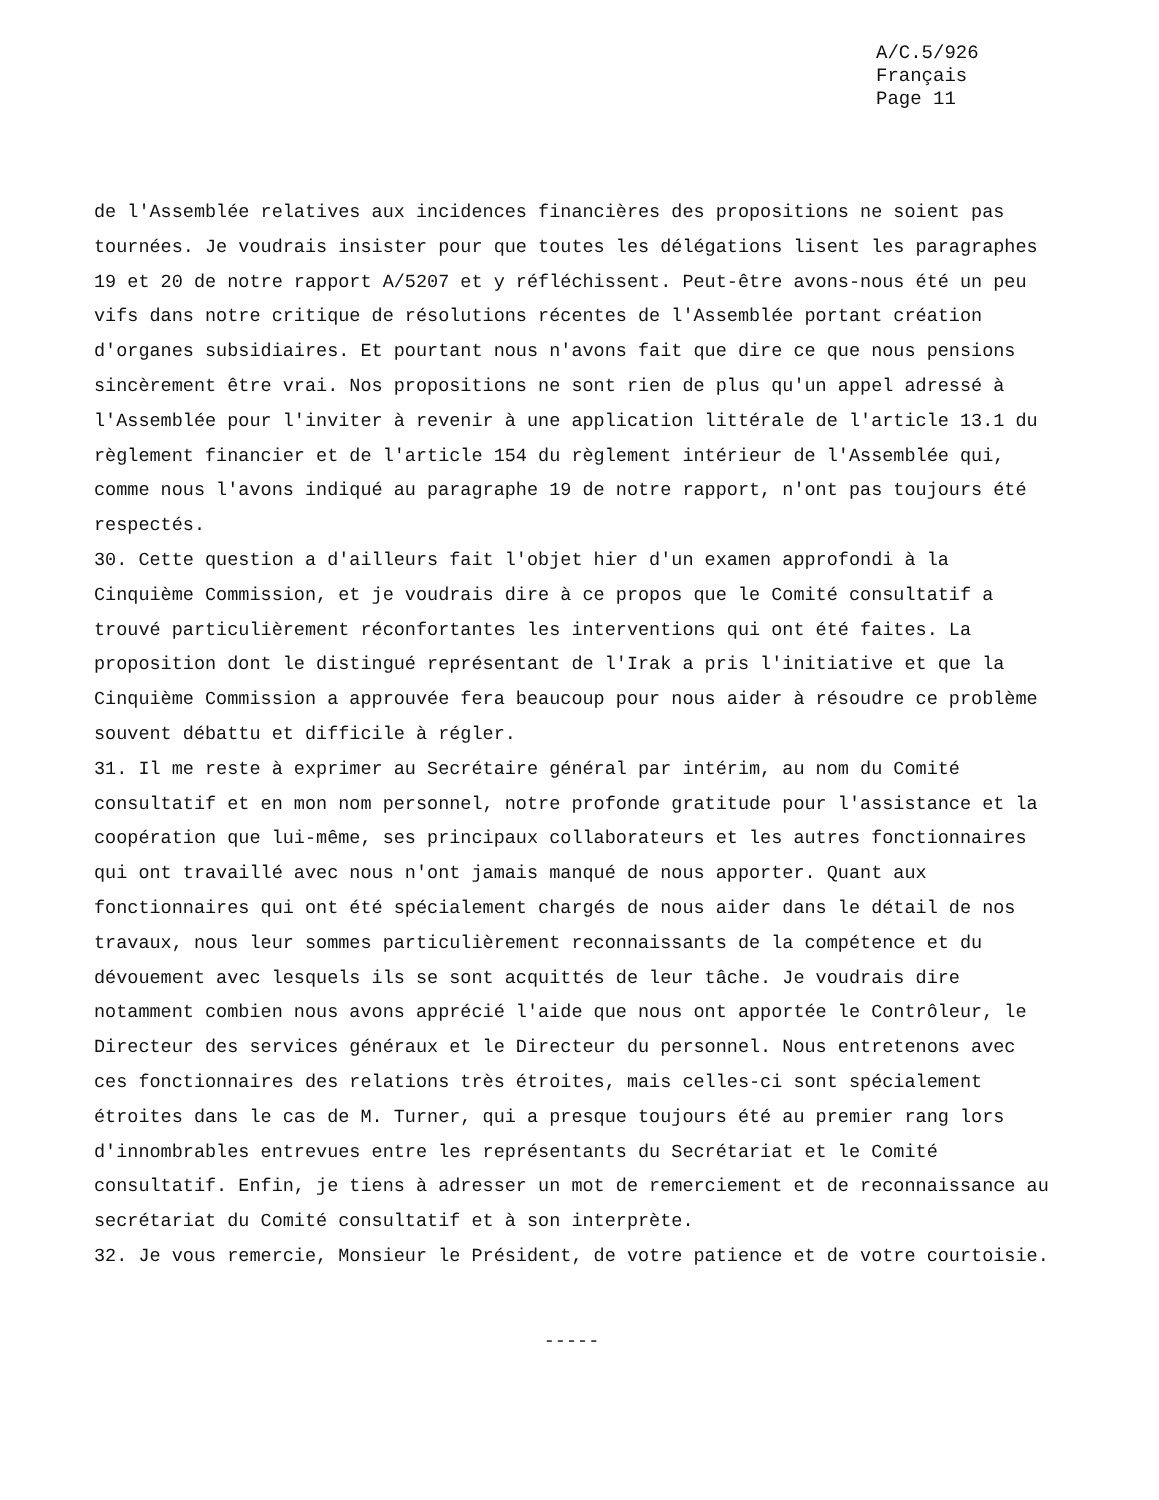A/C.5/926
Français
Page 11
de l'Assemblée relatives aux incidences financières des propositions ne soient pas tournées. Je voudrais insister pour que toutes les délégations lisent les paragraphes 19 et 20 de notre rapport A/5207 et y réfléchissent. Peut-être avons-nous été un peu vifs dans notre critique de résolutions récentes de l'Assemblée portant création d'organes subsidiaires. Et pourtant nous n'avons fait que dire ce que nous pensions sincèrement être vrai. Nos propositions ne sont rien de plus qu'un appel adressé à l'Assemblée pour l'inviter à revenir à une application littérale de l'article 13.1 du règlement financier et de l'article 154 du règlement intérieur de l'Assemblée qui, comme nous l'avons indiqué au paragraphe 19 de notre rapport, n'ont pas toujours été respectés.
30. Cette question a d'ailleurs fait l'objet hier d'un examen approfondi à la Cinquième Commission, et je voudrais dire à ce propos que le Comité consultatif a trouvé particulièrement réconfortantes les interventions qui ont été faites. La proposition dont le distingué représentant de l'Irak a pris l'initiative et que la Cinquième Commission a approuvée fera beaucoup pour nous aider à résoudre ce problème souvent débattu et difficile à régler.
31. Il me reste à exprimer au Secrétaire général par intérim, au nom du Comité consultatif et en mon nom personnel, notre profonde gratitude pour l'assistance et la coopération que lui-même, ses principaux collaborateurs et les autres fonctionnaires qui ont travaillé avec nous n'ont jamais manqué de nous apporter. Quant aux fonctionnaires qui ont été spécialement chargés de nous aider dans le détail de nos travaux, nous leur sommes particulièrement reconnaissants de la compétence et du dévouement avec lesquels ils se sont acquittés de leur tâche. Je voudrais dire notamment combien nous avons apprécié l'aide que nous ont apportée le Contrôleur, le Directeur des services généraux et le Directeur du personnel. Nous entretenons avec ces fonctionnaires des relations très étroites, mais celles-ci sont spécialement étroites dans le cas de M. Turner, qui a presque toujours été au premier rang lors d'innombrables entrevues entre les représentants du Secrétariat et le Comité consultatif. Enfin, je tiens à adresser un mot de remerciement et de reconnaissance au secrétariat du Comité consultatif et à son interprète.
32. Je vous remercie, Monsieur le Président, de votre patience et de votre courtoisie.
-----